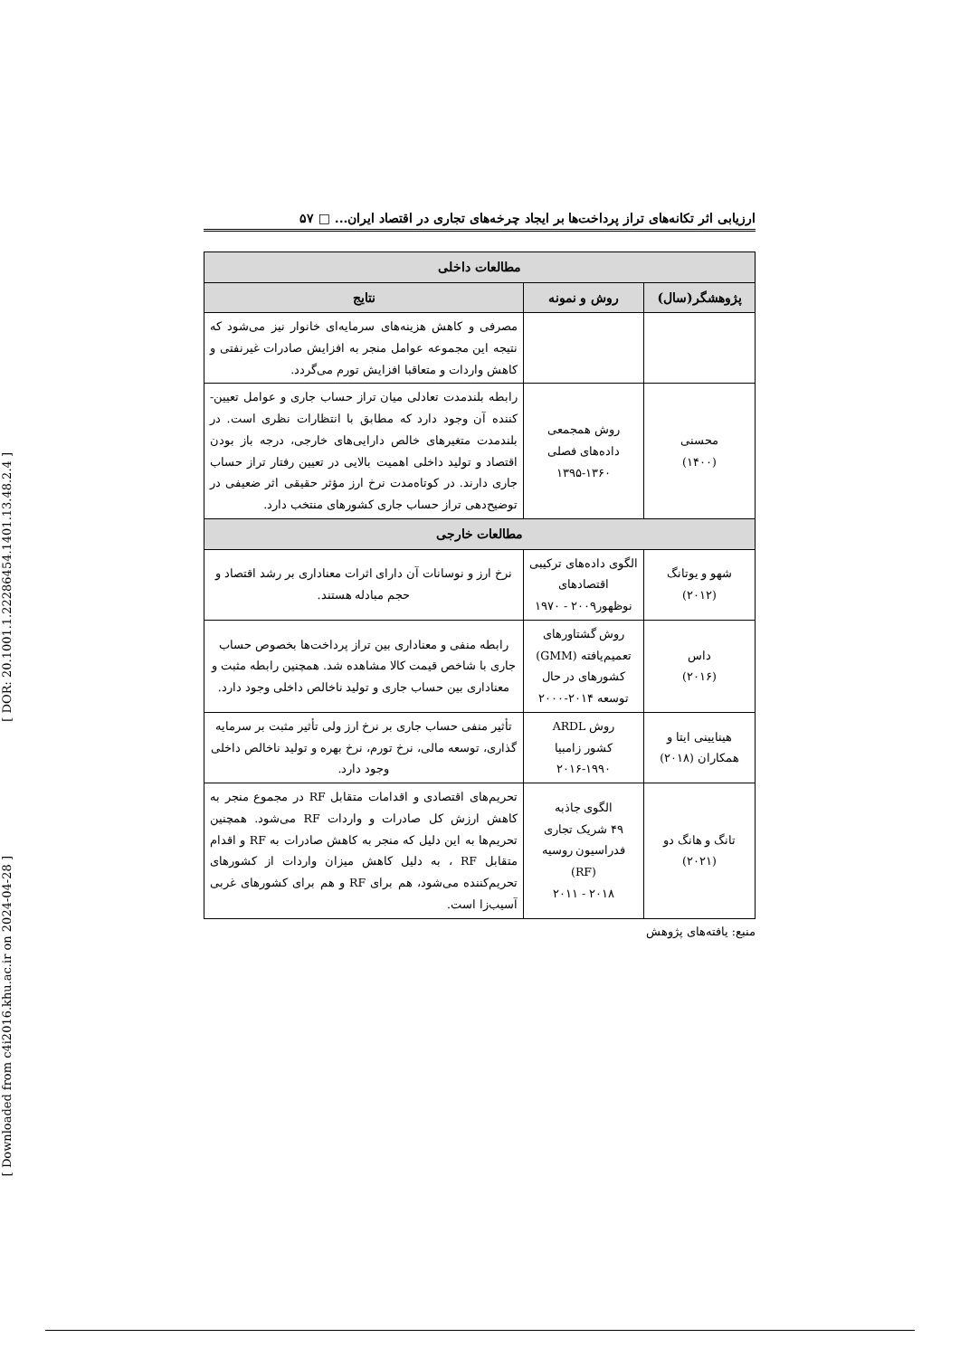[ DOR: 20.1001.1.22286454.1401.13.48.2.4 ]
[ Downloaded from c4i2016.khu.ac.ir on 2024-04-28 ]
ارزیابی اثر تکانه‌های تراز پرداخت‌ها بر ایجاد چرخه‌های تجاری در اقتصاد ایران... □ ۵۷
| مطالعات داخلی | | |
| --- | --- | --- |
| پژوهشگر(سال) | روش و نمونه | نتایج |
| | | مصرفی و کاهش هزینه‌های سرمایه‌ای خانوار نیز می‌شود که نتیجه این مجموعه عوامل منجر به افزایش صادرات غیرنفتی و کاهش واردات و متعاقبا افزایش تورم می‌گردد. |
| محسنی (۱۴۰۰) | روش همجمعی داده‌های فصلی ۱۳۹۵-۱۳۶۰ | رابطه بلندمدت تعادلی میان تراز حساب جاری و عوامل تعیین-کننده آن وجود دارد که مطابق با انتظارات نظری است. در بلندمدت متغیرهای خالص دارایی‌های خارجی، درجه باز بودن اقتصاد و تولید داخلی اهمیت بالایی در تعیین رفتار تراز حساب جاری دارند. در کوتاه‌مدت نرخ ارز مؤثر حقیقی اثر ضعیفی در توضیح‌دهی تراز حساب جاری کشورهای منتخب دارد. |
| مطالعات خارجی | | |
| شهو و یوتانگ (۲۰۱۲) | الگوی داده‌های ترکیبی اقتصادهای نوظهور۲۰۰۹ - ۱۹۷۰ | نرخ ارز و نوسانات آن دارای اثرات معناداری بر رشد اقتصاد و حجم مبادله هستند. |
| داس (۲۰۱۶) | روش گشتاورهای تعمیم‌یافته (GMM) کشورهای در حال توسعه ۲۰۱۴-۲۰۰۰ | رابطه منفی و معناداری بین تراز پرداخت‌ها بخصوص حساب جاری با شاخص قیمت کالا مشاهده شد. همچنین رابطه مثبت و معناداری بین حساب جاری و تولید ناخالص داخلی وجود دارد. |
| هینایینی ایتا و همکاران (۲۰۱۸) | روش ARDL کشور زامبیا ۲۰۱۶-۱۹۹۰ | تأثیر منفی حساب جاری بر نرخ ارز ولی تأثیر مثبت بر سرمایه گذاری، توسعه مالی، نرخ تورم، نرخ بهره و تولید ناخالص داخلی وجود دارد. |
| تانگ و هانگ دو (۲۰۲۱) | الگوی جاذبه ۴۹ شریک تجاری فدراسیون روسیه (RF) ۲۰۱۸ - ۲۰۱۱ | تحریم‌های اقتصادی و اقدامات متقابل RF در مجموع منجر به کاهش ارزش کل صادرات و واردات RF می‌شود. همچنین تحریم‌ها به این دلیل که منجر به کاهش صادرات به RF و اقدام متقابل RF ، به دلیل کاهش میزان واردات از کشورهای تحریم‌کننده می‌شود، هم برای RF و هم برای کشورهای غربی آسیب‌زا است. |
منبع: یافته‌های پژوهش